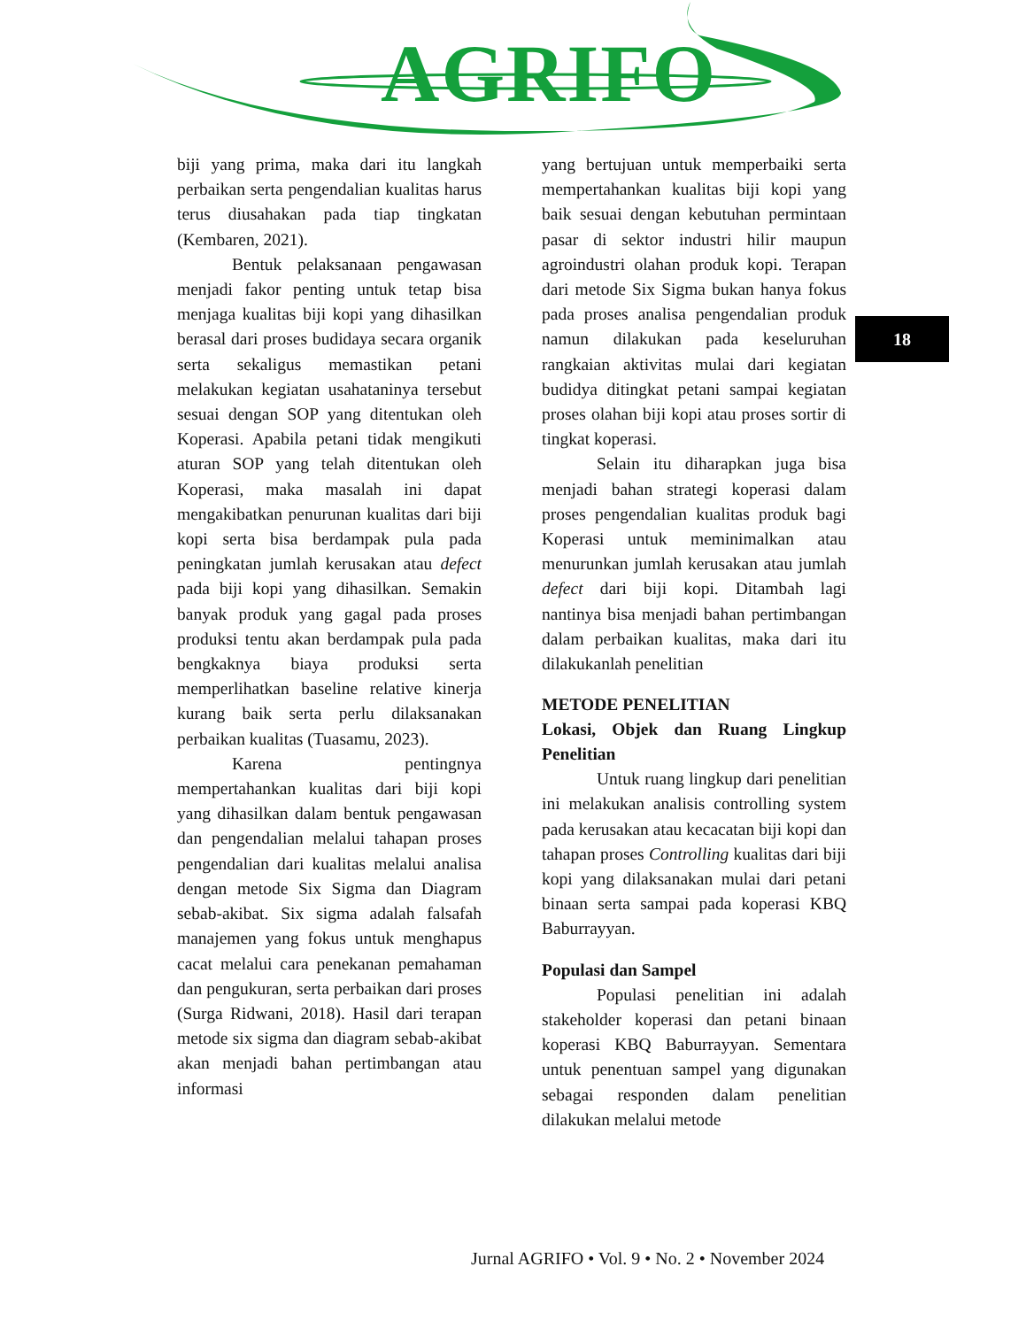AGRIFO
biji yang prima, maka dari itu langkah perbaikan serta pengendalian kualitas harus terus diusahakan pada tiap tingkatan (Kembaren, 2021).
Bentuk pelaksanaan pengawasan menjadi fakor penting untuk tetap bisa menjaga kualitas biji kopi yang dihasilkan berasal dari proses budidaya secara organik serta sekaligus memastikan petani melakukan kegiatan usahataninya tersebut sesuai dengan SOP yang ditentukan oleh Koperasi. Apabila petani tidak mengikuti aturan SOP yang telah ditentukan oleh Koperasi, maka masalah ini dapat mengakibatkan penurunan kualitas dari biji kopi serta bisa berdampak pula pada peningkatan jumlah kerusakan atau defect pada biji kopi yang dihasilkan. Semakin banyak produk yang gagal pada proses produksi tentu akan berdampak pula pada bengkaknya biaya produksi serta memperlihatkan baseline relative kinerja kurang baik serta perlu dilaksanakan perbaikan kualitas (Tuasamu, 2023).
Karena pentingnya mempertahankan kualitas dari biji kopi yang dihasilkan dalam bentuk pengawasan dan pengendalian melalui tahapan proses pengendalian dari kualitas melalui analisa dengan metode Six Sigma dan Diagram sebab-akibat. Six sigma adalah falsafah manajemen yang fokus untuk menghapus cacat melalui cara penekanan pemahaman dan pengukuran, serta perbaikan dari proses (Surga Ridwani, 2018). Hasil dari terapan metode six sigma dan diagram sebab-akibat akan menjadi bahan pertimbangan atau informasi
yang bertujuan untuk memperbaiki serta mempertahankan kualitas biji kopi yang baik sesuai dengan kebutuhan permintaan pasar di sektor industri hilir maupun agroindustri olahan produk kopi. Terapan dari metode Six Sigma bukan hanya fokus pada proses analisa pengendalian produk namun dilakukan pada keseluruhan rangkaian aktivitas mulai dari kegiatan budidya ditingkat petani sampai kegiatan proses olahan biji kopi atau proses sortir di tingkat koperasi.
Selain itu diharapkan juga bisa menjadi bahan strategi koperasi dalam proses pengendalian kualitas produk bagi Koperasi untuk meminimalkan atau menurunkan jumlah kerusakan atau jumlah defect dari biji kopi. Ditambah lagi nantinya bisa menjadi bahan pertimbangan dalam perbaikan kualitas, maka dari itu dilakukanlah penelitian
METODE PENELITIAN
Lokasi, Objek dan Ruang Lingkup Penelitian
Untuk ruang lingkup dari penelitian ini melakukan analisis controlling system pada kerusakan atau kecacatan biji kopi dan tahapan proses Controlling kualitas dari biji kopi yang dilaksanakan mulai dari petani binaan serta sampai pada koperasi KBQ Baburrayyan.
Populasi dan Sampel
Populasi penelitian ini adalah stakeholder koperasi dan petani binaan koperasi KBQ Baburrayyan. Sementara untuk penentuan sampel yang digunakan sebagai responden dalam penelitian dilakukan melalui metode
18
Jurnal AGRIFO • Vol. 9 • No. 2 • November 2024